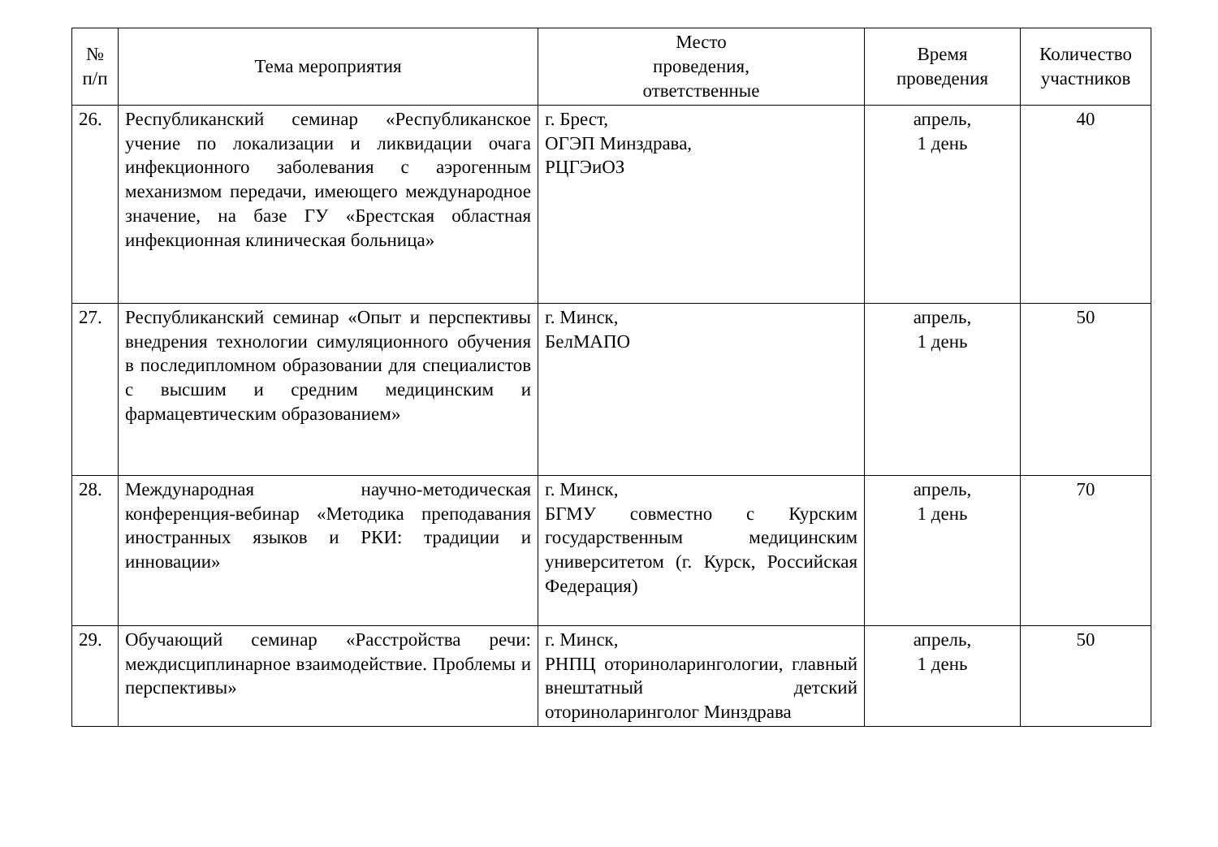| № п/п | Тема мероприятия | Место проведения, ответственные | Время проведения | Количество участников |
| --- | --- | --- | --- | --- |
| 26. | Республиканский семинар «Республиканское учение по локализации и ликвидации очага инфекционного заболевания с аэрогенным механизмом передачи, имеющего международное значение, на базе ГУ «Брестская областная инфекционная клиническая больница» | г. Брест, ОГЭП Минздрава, РЦГЭиОЗ | апрель, 1 день | 40 |
| 27. | Республиканский семинар «Опыт и перспективы внедрения технологии симуляционного обучения в последипломном образовании для специалистов с высшим и средним медицинским и фармацевтическим образованием» | г. Минск, БелМАПО | апрель, 1 день | 50 |
| 28. | Международная научно-методическая конференция-вебинар «Методика преподавания иностранных языков и РКИ: традиции и инновации» | г. Минск, БГМУ совместно с Курским государственным медицинским университетом (г. Курск, Российская Федерация) | апрель, 1 день | 70 |
| 29. | Обучающий семинар «Расстройства речи: междисциплинарное взаимодействие. Проблемы и перспективы» | г. Минск, РНПЦ оториноларингологии, главный внештатный детский оториноларинголог Минздрава | апрель, 1 день | 50 |